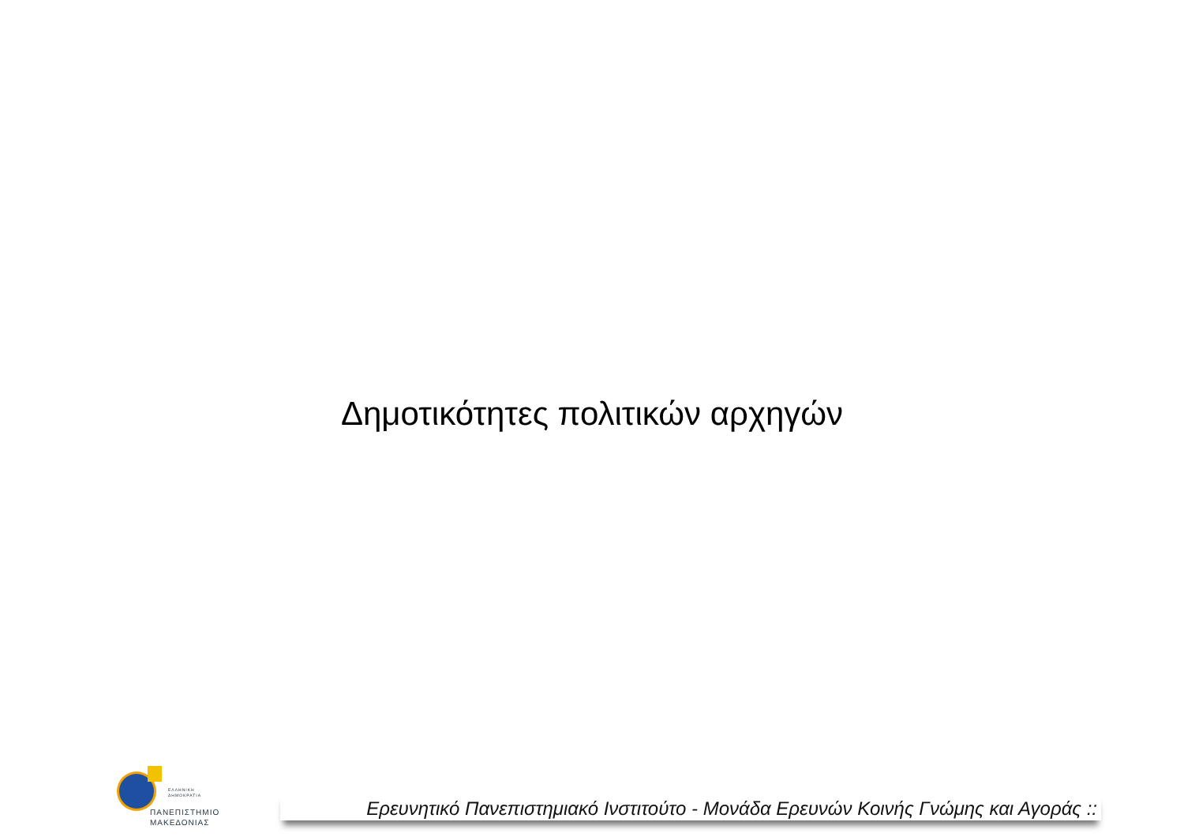Δημοτικότητες πολιτικών αρχηγών
ΕΛΛΗΝΙΚΗ
ΔΗΜΟΚΡΑΤΙΑ
ΠΑΝΕΠΙΣΤΗΜΙΟ
ΜΑΚΕΔΟΝΙΑΣ
Ερευνητικό Πανεπιστημιακό Ινστιτούτο - Μονάδα Ερευνών Κοινής Γνώμης και Αγοράς ::